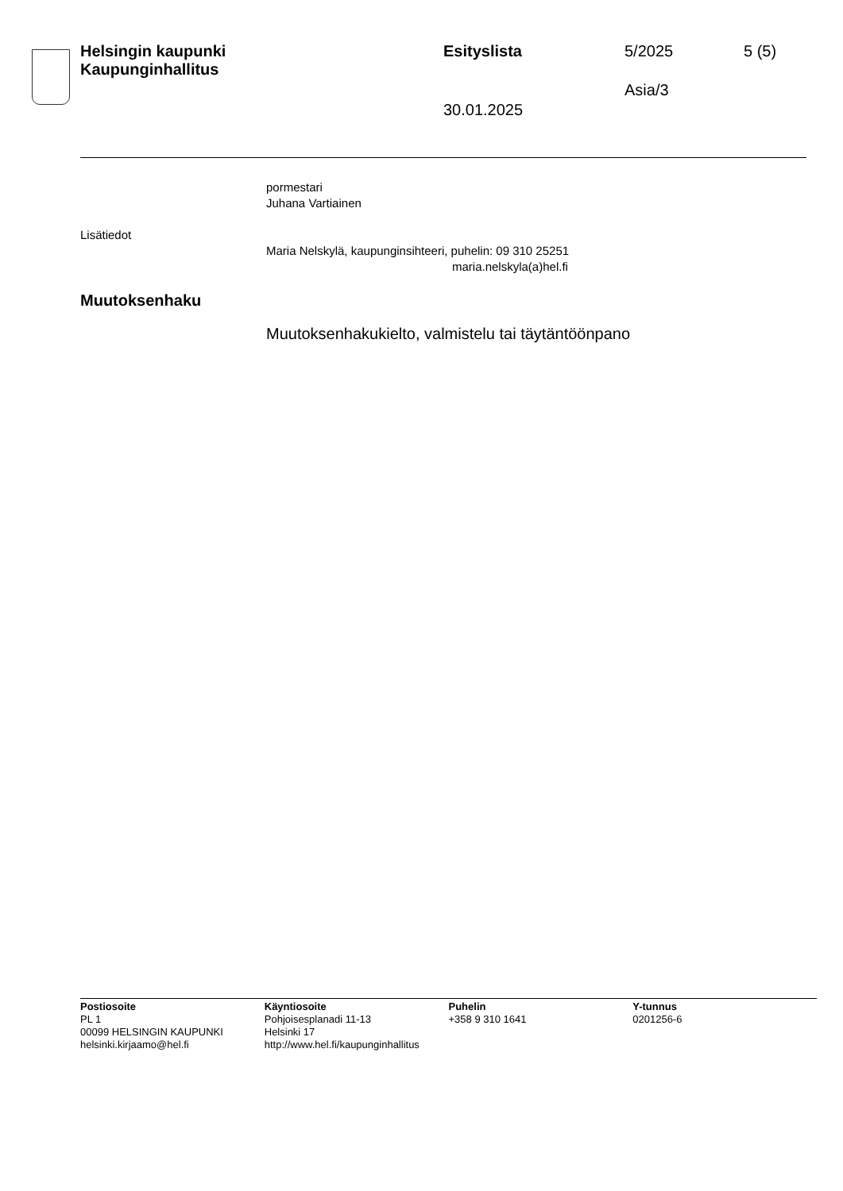Helsingin kaupunki
Kaupunginhallitus
Esityslista 5/2025 5 (5)
Asia/3
30.01.2025
pormestari
Juhana Vartiainen
Lisätiedot
Maria Nelskylä, kaupunginsihteeri, puhelin: 09 310 25251
maria.nelskyla(a)hel.fi
Muutoksenhaku
Muutoksenhakukielto, valmistelu tai täytäntöönpano
Postiosoite
PL 1
00099 HELSINGIN KAUPUNKI
helsinki.kirjaamo@hel.fi
Käyntiosoite
Pohjoisesplanadi 11-13
Helsinki 17
http://www.hel.fi/kaupunginhallitus
Puhelin
+358 9 310 1641
Y-tunnus
0201256-6